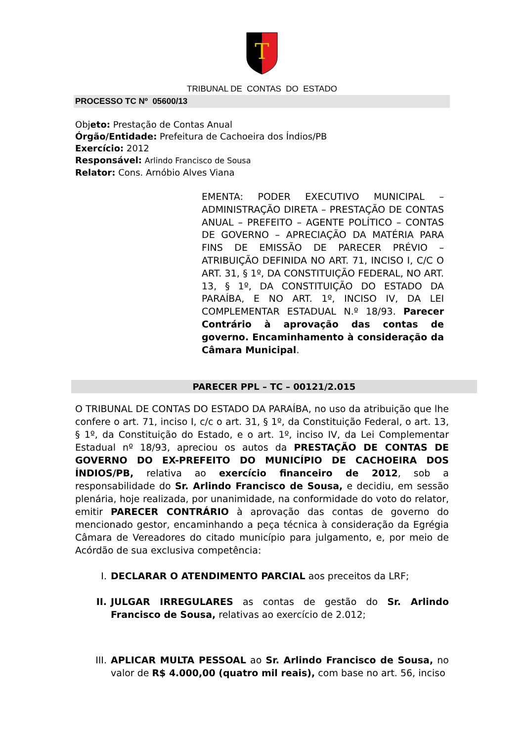T
TRIBUNAL DE CONTAS DO ESTADO
PROCESSO TC Nº 05600/13
Objeto: Prestação de Contas Anual
Órgão/Entidade: Prefeitura de Cachoeira dos Índios/PB
Exercício: 2012
Responsável: Arlindo Francisco de Sousa
Relator: Cons. Arnóbio Alves Viana
EMENTA: PODER EXECUTIVO MUNICIPAL – ADMINISTRAÇÃO DIRETA – PRESTAÇÃO DE CONTAS ANUAL – PREFEITO – AGENTE POLÍTICO – CONTAS DE GOVERNO – APRECIAÇÃO DA MATÉRIA PARA FINS DE EMISSÃO DE PARECER PRÉVIO – ATRIBUIÇÃO DEFINIDA NO ART. 71, INCISO I, C/C O ART. 31, § 1º, DA CONSTITUIÇÃO FEDERAL, NO ART. 13, § 1º, DA CONSTITUIÇÃO DO ESTADO DA PARAÍBA, E NO ART. 1º, INCISO IV, DA LEI COMPLEMENTAR ESTADUAL N.º 18/93. Parecer Contrário à aprovação das contas de governo. Encaminhamento à consideração da Câmara Municipal.
PARECER PPL – TC – 00121/2.015
O TRIBUNAL DE CONTAS DO ESTADO DA PARAÍBA, no uso da atribuição que lhe confere o art. 71, inciso I, c/c o art. 31, § 1º, da Constituição Federal, o art. 13, § 1º, da Constituição do Estado, e o art. 1º, inciso IV, da Lei Complementar Estadual nº 18/93, apreciou os autos da PRESTAÇÃO DE CONTAS DE GOVERNO DO EX-PREFEITO DO MUNICÍPIO DE CACHOEIRA DOS ÍNDIOS/PB, relativa ao exercício financeiro de 2012, sob a responsabilidade do Sr. Arlindo Francisco de Sousa, e decidiu, em sessão plenária, hoje realizada, por unanimidade, na conformidade do voto do relator, emitir PARECER CONTRÁRIO à aprovação das contas de governo do mencionado gestor, encaminhando a peça técnica à consideração da Egrégia Câmara de Vereadores do citado município para julgamento, e, por meio de Acórdão de sua exclusiva competência:
I. DECLARAR O ATENDIMENTO PARCIAL aos preceitos da LRF;
II. JULGAR IRREGULARES as contas de gestão do Sr. Arlindo Francisco de Sousa, relativas ao exercício de 2.012;
III. APLICAR MULTA PESSOAL ao Sr. Arlindo Francisco de Sousa, no valor de R$ 4.000,00 (quatro mil reais), com base no art. 56, inciso